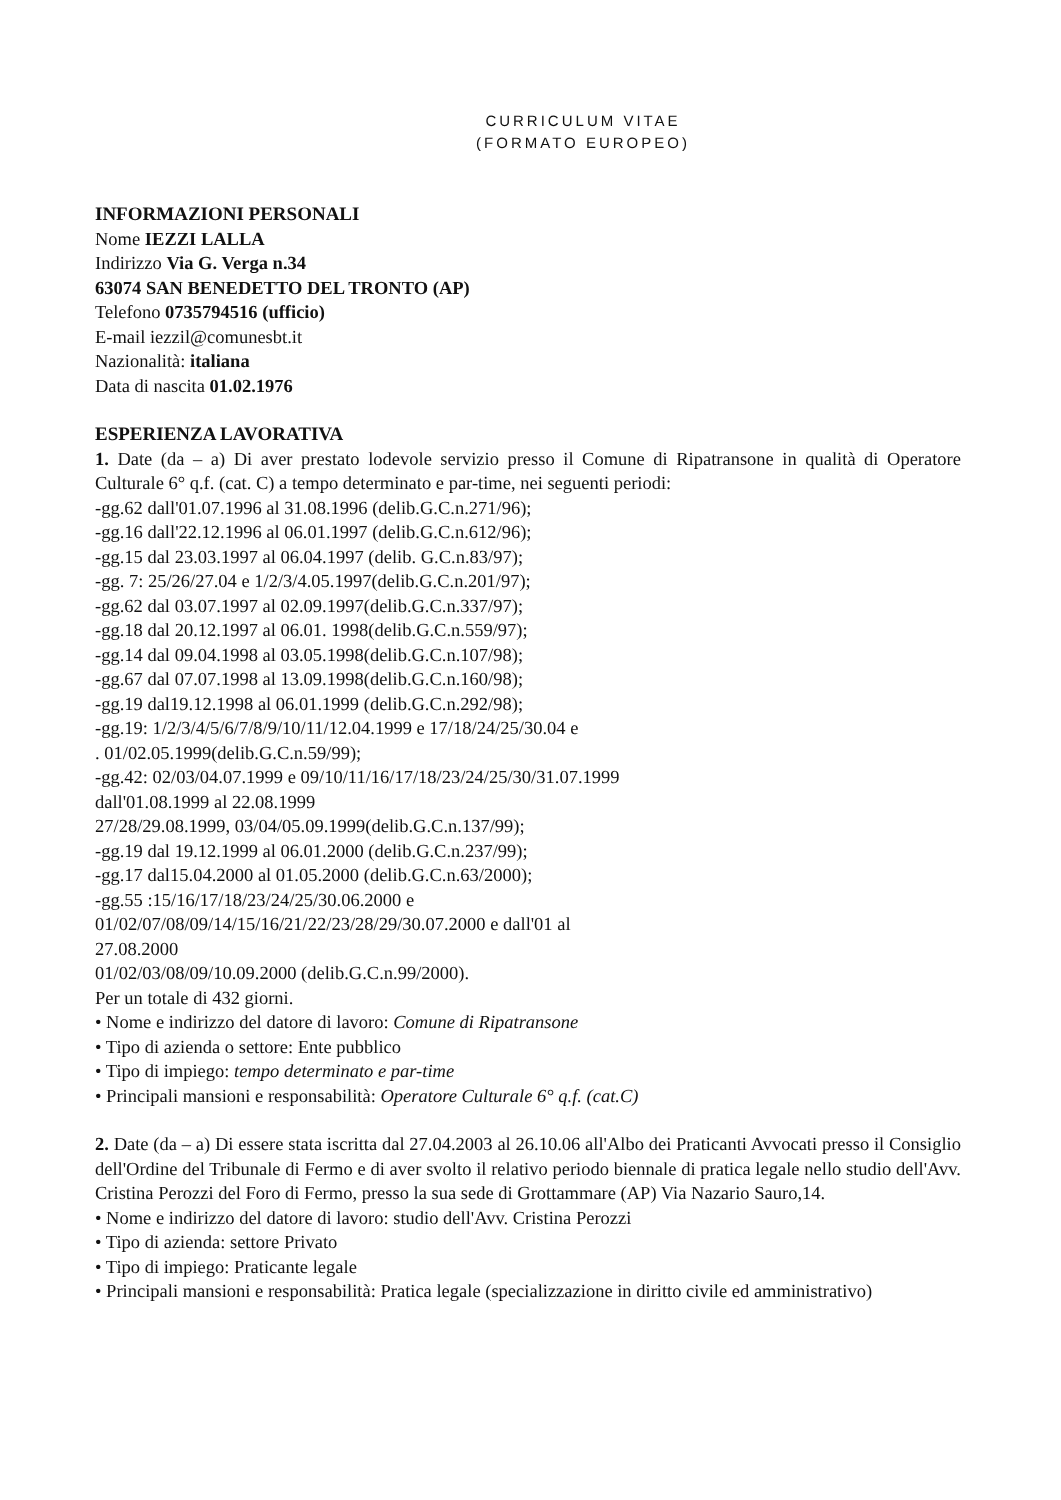CURRICULUM VITAE
(FORMATO EUROPEO)
INFORMAZIONI PERSONALI
Nome IEZZI LALLA
Indirizzo Via G. Verga n.34
63074 SAN BENEDETTO DEL TRONTO (AP)
Telefono 0735794516 (ufficio)
E-mail iezzil@comunesbt.it
Nazionalità: italiana
Data di nascita 01.02.1976
ESPERIENZA LAVORATIVA
1. Date (da – a) Di aver prestato lodevole servizio presso il Comune di Ripatransone in qualità di Operatore Culturale 6° q.f. (cat. C) a tempo determinato e par-time, nei seguenti periodi:
-gg.62 dall'01.07.1996 al 31.08.1996 (delib.G.C.n.271/96);
-gg.16 dall'22.12.1996 al 06.01.1997 (delib.G.C.n.612/96);
-gg.15 dal 23.03.1997 al 06.04.1997 (delib. G.C.n.83/97);
-gg. 7: 25/26/27.04 e 1/2/3/4.05.1997(delib.G.C.n.201/97);
-gg.62 dal 03.07.1997 al 02.09.1997(delib.G.C.n.337/97);
-gg.18 dal 20.12.1997 al 06.01. 1998(delib.G.C.n.559/97);
-gg.14 dal 09.04.1998 al 03.05.1998(delib.G.C.n.107/98);
-gg.67 dal 07.07.1998 al 13.09.1998(delib.G.C.n.160/98);
-gg.19 dal19.12.1998 al 06.01.1999 (delib.G.C.n.292/98);
-gg.19: 1/2/3/4/5/6/7/8/9/10/11/12.04.1999 e 17/18/24/25/30.04 e
. 01/02.05.1999(delib.G.C.n.59/99);
-gg.42: 02/03/04.07.1999 e 09/10/11/16/17/18/23/24/25/30/31.07.1999
dall'01.08.1999 al 22.08.1999
27/28/29.08.1999, 03/04/05.09.1999(delib.G.C.n.137/99);
-gg.19 dal 19.12.1999 al 06.01.2000 (delib.G.C.n.237/99);
-gg.17 dal15.04.2000 al 01.05.2000 (delib.G.C.n.63/2000);
-gg.55 :15/16/17/18/23/24/25/30.06.2000 e
01/02/07/08/09/14/15/16/21/22/23/28/29/30.07.2000 e dall'01 al
27.08.2000
01/02/03/08/09/10.09.2000 (delib.G.C.n.99/2000).
Per un totale di 432 giorni.
• Nome e indirizzo del datore di lavoro: Comune di Ripatransone
• Tipo di azienda o settore: Ente pubblico
• Tipo di impiego: tempo determinato e par-time
• Principali mansioni e responsabilità: Operatore Culturale 6° q.f. (cat.C)
2. Date (da – a) Di essere stata iscritta dal 27.04.2003 al 26.10.06 all'Albo dei Praticanti Avvocati presso il Consiglio dell'Ordine del Tribunale di Fermo e di aver svolto il relativo periodo biennale di pratica legale nello studio dell'Avv. Cristina Perozzi del Foro di Fermo, presso la sua sede di Grottammare (AP) Via Nazario Sauro,14.
• Nome e indirizzo del datore di lavoro: studio dell'Avv. Cristina Perozzi
• Tipo di azienda: settore Privato
• Tipo di impiego: Praticante legale
• Principali mansioni e responsabilità: Pratica legale (specializzazione in diritto civile ed amministrativo)